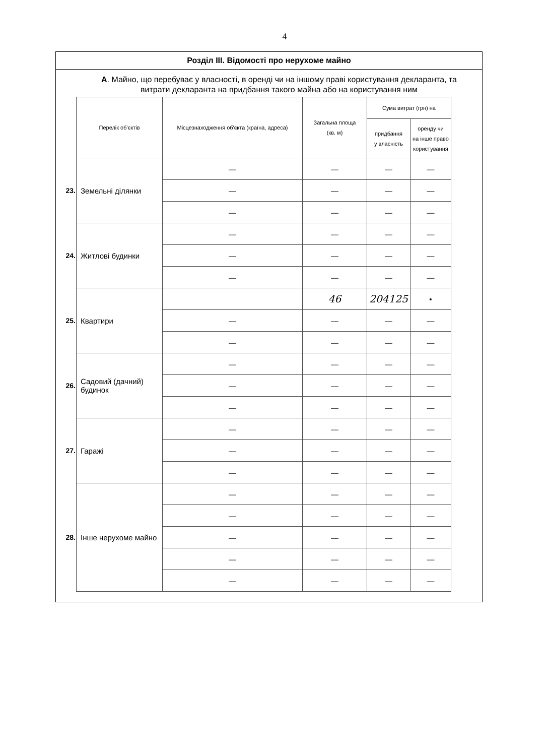4
Розділ III. Відомості про нерухоме майно
А. Майно, що перебуває у власності, в оренді чи на іншому праві користування декларанта, та витрати декларанта на придбання такого майна або на користування ним
| | Перелік об'єктів | Місцезнаходження об'єкта (країна, адреса) | Загальна площа (кв. м) | Сума витрат (грн) на | |
| | | | | придбання у власність | оренду чи на інше право користування |
| 23. | Земельні ділянки | — | — | — | — |
| | | — | — | — | — |
| | | — | — | — | — |
| 24. | Житлові будинки | — | — | — | — |
| | | — | — | — | — |
| | | — | — | — | — |
| 25. | Квартири | | 46 | 204125 | • |
| | | — | — | — | — |
| | | — | — | — | — |
| 26. | Садовий (дачний) будинок | — | — | — | — |
| | | — | — | — | — |
| | | — | — | — | — |
| 27. | Гаражі | — | — | — | — |
| | | — | — | — | — |
| | | — | — | — | — |
| 28. | Інше нерухоме майно | — | — | — | — |
| | | — | — | — | — |
| | | — | — | — | — |
| | | — | — | — | — |
| | | — | — | — | — |